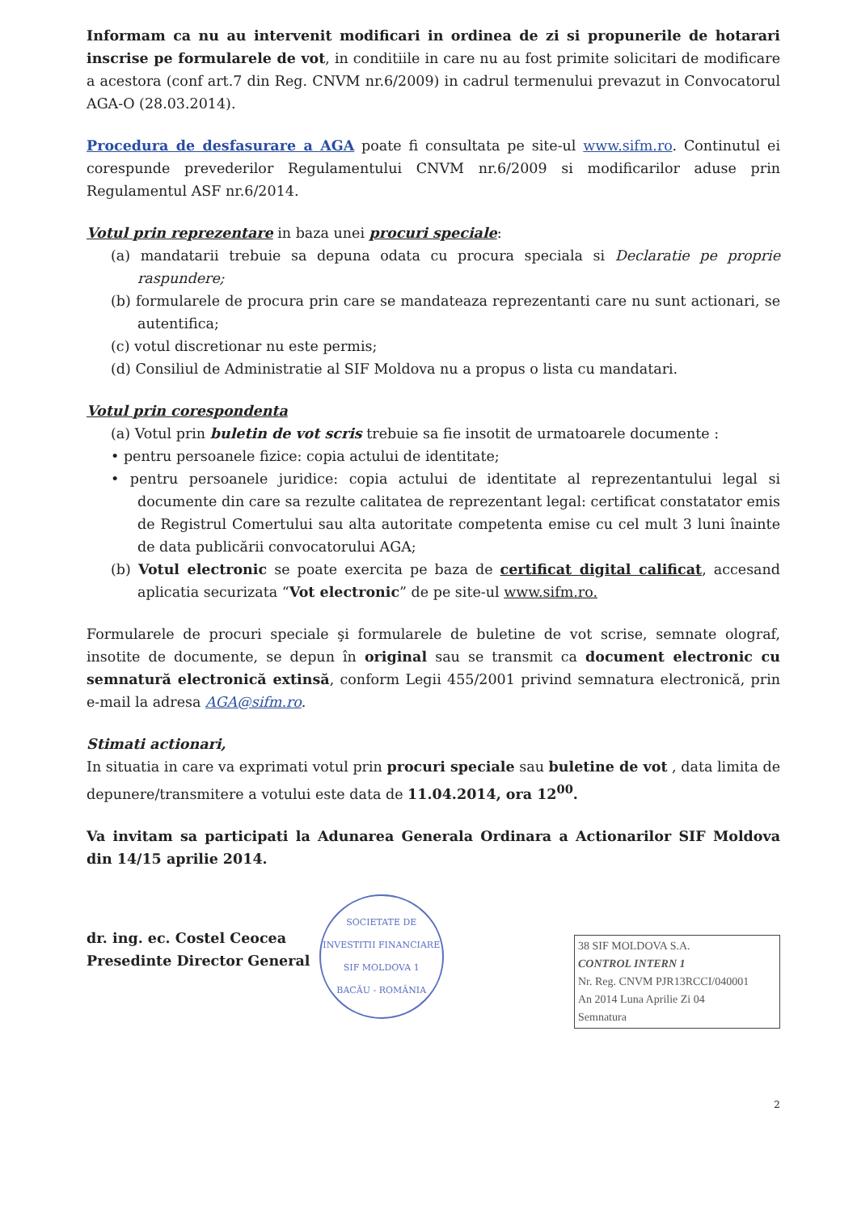Informam ca nu au intervenit modificari in ordinea de zi si propunerile de hotarari inscrise pe formularele de vot, in conditiile in care nu au fost primite solicitari de modificare a acestora (conf art.7 din Reg. CNVM nr.6/2009) in cadrul termenului prevazut in Convocatorul AGA-O (28.03.2014).
Procedura de desfasurare a AGA poate fi consultata pe site-ul www.sifm.ro. Continutul ei corespunde prevederilor Regulamentului CNVM nr.6/2009 si modificarilor aduse prin Regulamentul ASF nr.6/2014.
Votul prin reprezentare in baza unei procuri speciale:
(a) mandatarii trebuie sa depuna odata cu procura speciala si Declaratie pe proprie raspundere;
(b) formularele de procura prin care se mandateaza reprezentanti care nu sunt actionari, se autentifica;
(c) votul discretionar nu este permis;
(d) Consiliul de Administratie al SIF Moldova nu a propus o lista cu mandatari.
Votul prin corespondenta
(a) Votul prin buletin de vot scris trebuie sa fie insotit de urmatoarele documente :
• pentru persoanele fizice: copia actului de identitate;
• pentru persoanele juridice: copia actului de identitate al reprezentantului legal si documente din care sa rezulte calitatea de reprezentant legal: certificat constatator emis de Registrul Comertului sau alta autoritate competenta emise cu cel mult 3 luni înainte de data publicării convocatorului AGA;
(b) Votul electronic se poate exercita pe baza de certificat digital calificat, accesand aplicatia securizata “Vot electronic” de pe site-ul www.sifm.ro.
Formularele de procuri speciale şi formularele de buletine de vot scrise, semnate olograf, insotite de documente, se depun în original sau se transmit ca document electronic cu semnatură electronică extinsă, conform Legii 455/2001 privind semnatura electronică, prin e-mail la adresa AGA@sifm.ro.
Stimati actionari,
In situatia in care va exprimati votul prin procuri speciale sau buletine de vot , data limita de depunere/transmitere a votului este data de 11.04.2014, ora 12<sup>00</sup>.
Va invitam sa participati la Adunarea Generala Ordinara a Actionarilor SIF Moldova din 14/15 aprilie 2014.
dr. ing. ec. Costel Ceocea
Presedinte Director General
SOCIETATE DE INVESTITII FINANCIARE
SIF MOLDOVA 1
BACĂU - ROMÂNIA
38 SIF MOLDOVA S.A.
CONTROL INTERN 1
Nr. Reg. CNVM PJR13RCCI/040001
An 2014 Luna Aprilie Zi 04
Semnatura
2